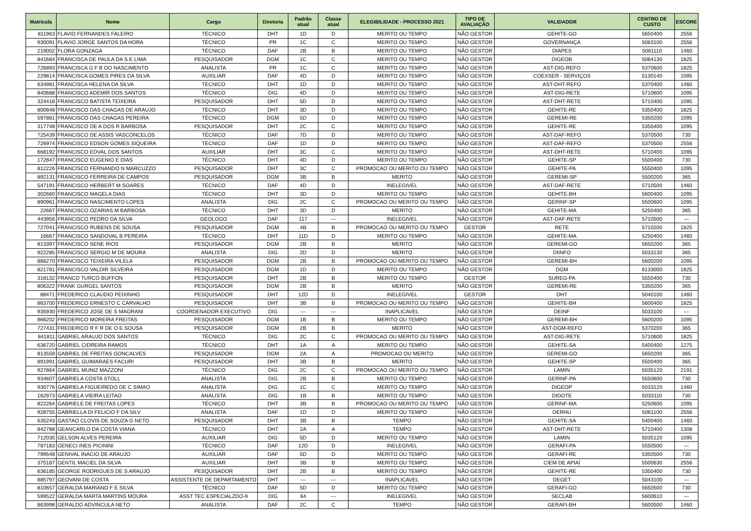| Matrícula | Nome | Cargo | Diretoria | Padrão atual | Classe atual | ELEGIBILIDADE - PROCESSO 2021 | TIPO DE AVALIAÇÃO | VALIDADOR | CENTRO DE CUSTO | ESCORE |
| --- | --- | --- | --- | --- | --- | --- | --- | --- | --- | --- |
| 811963 | FLAVIO FERNANDES FALEIRO | TÉCNICO | DHT | 1D | D | MERITO OU TEMPO | NÃO GESTOR | GEHITE-GO | 5650400 | 2556 |
| 930091 | FLAVIO JORGE SANTOS DA HORA | TÉCNICO | PR | 1C | C | MERITO OU TEMPO | NÃO GESTOR | GOVERNANÇA | 5063100 | 2556 |
| 219002 | FLORA GONZAGA | TÉCNICO | DAF | 2B | B | MERITO OU TEMPO | NÃO GESTOR | DIAPES | 5061110 | 1460 |
| 841684 | FRANCISCA DE PAULA DA S E LIMA | PESQUISADOR | DGM | 1C | C | MERITO OU TEMPO | NÃO GESTOR | DIGEOB | 5084130 | 1825 |
| 726893 | FRANCISCA G F B DO NASCIMENTO | ANALISTA | PR | 1C | C | MERITO OU TEMPO | NÃO GESTOR | AST-DIG-REFO | 5370600 | 1825 |
| 229814 | FRANCISCA GOMES PIRES DA SILVA | AUXILIAR | DAF | 4D | D | MERITO OU TEMPO | NÃO GESTOR | COEXSER - SERVIÇOS | 5130140 | 1095 |
| 634981 | FRANCISCA HELENA DA SILVA | TÉCNICO | DHT | 1D | D | MERITO OU TEMPO | NÃO GESTOR | AST-DHT-REFO | 5370400 | 1460 |
| 840688 | FRANCISCO ADEMIR DOS SANTOS | TÉCNICO | DIG | 4D | D | MERITO OU TEMPO | NÃO GESTOR | AST-DIG-RETE | 5710600 | 1095 |
| 324418 | FRANCISCO BATISTA TEIXEIRA | PESQUISADOR | DHT | 5D | D | MERITO OU TEMPO | NÃO GESTOR | AST-DHT-RETE | 5710400 | 1095 |
| 800848 | FRANCISCO DAS CHAGAS DE ARAUJO | TÉCNICO | DHT | 3D | D | MERITO OU TEMPO | NÃO GESTOR | GEHITE-RE | 5350400 | 1825 |
| 597881 | FRANCISCO DAS CHAGAS PEREIRA | TÉCNICO | DGM | 5D | D | MERITO OU TEMPO | NÃO GESTOR | GEREMI-RE | 5350200 | 1095 |
| 317748 | FRANCISCO DE A DOS R BARBOSA | PESQUISADOR | DHT | 2C | C | MERITO OU TEMPO | NÃO GESTOR | GEHITE-RE | 5350400 | 1095 |
| 725439 | FRANCISCO DE ASSIS VASCONCELOS | TÉCNICO | DAF | 7D | D | MERITO OU TEMPO | NÃO GESTOR | AST-DAF-REFO | 5370500 | 730 |
| 726974 | FRANCISCO EDSON GOMES SIQUEIRA | TÉCNICO | DAF | 1D | D | MERITO OU TEMPO | NÃO GESTOR | AST-DAF-REFO | 5370500 | 2556 |
| 668192 | FRANCISCO EDVAL DOS SANTOS | AUXILIAR | DHT | 3C | C | MERITO OU TEMPO | NÃO GESTOR | AST-DHT-RETE | 5710400 | 1095 |
| 172847 | FRANCISCO EUGENIO E DIAS | TÉCNICO | DHT | 4D | D | MERITO OU TEMPO | NÃO GESTOR | GEHITE-SP | 5500400 | 730 |
| 812226 | FRANCISCO FERNANDO N MARCUZZO | PESQUISADOR | DHT | 3C | C | PROMOCAO OU MERITO OU TEMPO | NÃO GESTOR | GEHITE-PA | 5550400 | 1095 |
| 892131 | FRANCISCO FERREIRA DE CAMPOS | PESQUISADOR | DGM | 3B | B | MERITO | NÃO GESTOR | GEREMI-SP | 5500200 | 365 |
| 547191 | FRANCISCO HERBERT M SOARES | TÉCNICO | DAF | 4D | D | INELEGIVEL | NÃO GESTOR | AST-DAF-RETE | 5710500 | 1460 |
| 302660 | FRANCISCO MAGELA DIAS | TÉCNICO | DHT | 3D | D | MERITO OU TEMPO | NÃO GESTOR | GEHITE-BH | 5600400 | 1095 |
| 890961 | FRANCISCO NASCIMENTO LOPES | ANALISTA | DIG | 2C | C | PROMOCAO OU MERITO OU TEMPO | NÃO GESTOR | GERINF-SP | 5500600 | 1095 |
| 22667 | FRANCISCO OZARIAS M BARBOSA | TÉCNICO | DHT | 3D | D | MERITO | NÃO GESTOR | GEHITE-MA | 5250400 | 365 |
| 443956 | FRANCISCO PEDRO DA SILVA | GEOLOGO | DAF | 117 | --- | INELEGIVEL | NÃO GESTOR | AST-DAF-RETE | 5710500 | --- |
| 727041 | FRANCISCO RUBENS DE SOUSA | PESQUISADOR | DGM | 4B | B | PROMOCAO OU MERITO OU TEMPO | GESTOR | RETE | 5710200 | 1825 |
| 16667 | FRANCISCO SANDOVAL B PEREIRA | TÉCNICO | DHT | 11D | D | MERITO OU TEMPO | NÃO GESTOR | GEHITE-MA | 5250400 | 1460 |
| 813397 | FRANCISCO SENE RIOS | PESQUISADOR | DGM | 2B | B | MERITO | NÃO GESTOR | GEREMI-GO | 5650200 | 365 |
| 922285 | FRANCISCO SERGIO M DE MOURA | ANALISTA | DIG | 2D | D | MERITO | NÃO GESTOR | DIINFO | 5033130 | 365 |
| 866270 | FRANCISCO TEIXEIRA VILELA | PESQUISADOR | DGM | 2B | B | PROMOCAO OU MERITO OU TEMPO | NÃO GESTOR | GEREMI-BH | 5600200 | 1095 |
| 821781 | FRANCISCO VALDIR SILVEIRA | PESQUISADOR | DGM | 1D | D | MERITO OU TEMPO | NÃO GESTOR | DGM | 6133000 | 1825 |
| 318132 | FRANCO TURCO BUFFON | PESQUISADOR | DHT | 2B | B | MERITO OU TEMPO | GESTOR | SUREG-PA | 5550400 | 730 |
| 806322 | FRANK GURGEL SANTOS | PESQUISADOR | DGM | 2B | B | MERITO | NÃO GESTOR | GEREMI-RE | 5350200 | 365 |
| 88471 | FREDERICO CLAUDIO PEIXINHO | PESQUISADOR | DHT | 12D | D | INELEGIVEL | GESTOR | DHT | 5040100 | 1460 |
| 863700 | FREDERICO ERNESTO C CARVALHO | PESQUISADOR | DHT | 3B | B | PROMOCAO OU MERITO OU TEMPO | NÃO GESTOR | GEHITE-BH | 5600400 | 1825 |
| 935930 | FREDERICO JOSE DE S MAGRANI | COORDENADOR EXECUTIVO | DIG | --- | --- | INAPLICAVEL | NÃO GESTOR | DEINF | 5033100 | --- |
| 866202 | FREDERICO MOREIRA FREITAS | PESQUISADOR | DGM | 1B | B | MERITO OU TEMPO | NÃO GESTOR | GEREMI-BH | 5600200 | 1095 |
| 727431 | FREDERICO R F R DE O E SOUSA | PESQUISADOR | DGM | 2B | B | MERITO | NÃO GESTOR | AST-DGM-REFO | 5370200 | 365 |
| 841811 | GABRIEL ARAUJO DOS SANTOS | TÉCNICO | DIG | 2C | C | PROMOCAO OU MERITO OU TEMPO | NÃO GESTOR | AST-DIG-RETE | 5710600 | 1825 |
| 636720 | GABRIEL CIDREIRA RAMOS | TÉCNICO | DHT | 1A | A | MERITO OU TEMPO | NÃO GESTOR | GEHITE-SA | 5400400 | 1275 |
| 813559 | GABRIEL DE FREITAS GONCALVES | PESQUISADOR | DGM | 2A | A | PROMOCAO OU MERITO | NÃO GESTOR | GEREMI-GO | 5650200 | 365 |
| 891991 | GABRIEL GUIMARAES FACURI | PESQUISADOR | DHT | 3B | B | MERITO | NÃO GESTOR | GEHITE-SP | 5500400 | 365 |
| 927864 | GABRIEL MUNIZ MAZZONI | TÉCNICO | DIG | 2C | C | PROMOCAO OU MERITO OU TEMPO | NÃO GESTOR | LAMIN | 5035120 | 2191 |
| 934607 | GABRIELA COSTA STOLL | ANALISTA | DIG | 2B | B | MERITO OU TEMPO | NÃO GESTOR | GERINF-PA | 5550600 | 730 |
| 930776 | GABRIELA FIGUEIREDO DE C SIMAO | ANALISTA | DIG | 1C | C | MERITO OU TEMPO | NÃO GESTOR | DIGEOP | 5033120 | 1460 |
| 162973 | GABRIELA VIEIRA LEITAO | ANALISTA | DIG | 1B | B | MERITO OU TEMPO | NÃO GESTOR | DIDOTE | 5033110 | 730 |
| 822264 | GABRIELE DE FREITAS LOPES | TÉCNICO | DHT | 3B | B | PROMOCAO OU MERITO OU TEMPO | NÃO GESTOR | GERINF-MA | 5250600 | 1095 |
| 928755 | GABRIELLA DI FELICIO F DA SILV | ANALISTA | DAF | 1D | D | MERITO OU TEMPO | NÃO GESTOR | DERHU | 5061100 | 2556 |
| 635243 | GASTAO CLOVIS DE SOUZA G NETO | PESQUISADOR | DHT | 3B | B | TEMPO | NÃO GESTOR | GEHITE-SA | 5400400 | 1460 |
| 842788 | GEANCARLO DA COSTA VIANA | TÉCNICO | DHT | 2A | A | TEMPO | NÃO GESTOR | AST-DHT-RETE | 5710400 | 1308 |
| 712035 | GELSON ALVES PEREIRA | AUXILIAR | DIG | 5D | D | MERITO OU TEMPO | NÃO GESTOR | LAMIN | 5035120 | 1095 |
| 787183 | GENECI INES PICININI | TÉCNICO | DAF | 12D | D | INELEGIVEL | NÃO GESTOR | GERAFI-PA | 5550500 | --- |
| 799548 | GENIVAL INACIO DE ARAUJO | AUXILIAR | DAF | 5D | D | MERITO OU TEMPO | NÃO GESTOR | GERAFI-RE | 5350500 | 730 |
| 375187 | GENTIL MACIEL DA SILVA | AUXILIAR | DHT | 3B | B | MERITO OU TEMPO | NÃO GESTOR | CIEM DE APIAÍ | 5500630 | 2556 |
| 636185 | GEORGE RODRIGUES DE S ARAUJO | PESQUISADOR | DHT | 2B | B | MERITO OU TEMPO | NÃO GESTOR | GEHITE-RE | 5350400 | 730 |
| 885797 | GEOVANI DE COSTA | ASSISTENTE DE DEPARTAMENTO | DHT | --- | --- | INAPLICAVEL | NÃO GESTOR | DEGET | 5043100 | --- |
| 810657 | GERALDA MARIANO F E SILVA | TÉCNICO | DAF | 5D | D | MERITO OU TEMPO | NÃO GESTOR | GERAFI-GO | 5650500 | 730 |
| 599522 | GERALDA MARTA MARTINS MOURA | ASST TEC ESPECIALZDO-9 | DIG | 64 | --- | INELEGIVEL | NÃO GESTOR | SECLAB | 5600610 | --- |
| 863998 | GERALDO ADVINCULA NETO | ANALISTA | DAF | 2C | C | TEMPO | NÃO GESTOR | GERAFI-BH | 5600500 | 1460 |